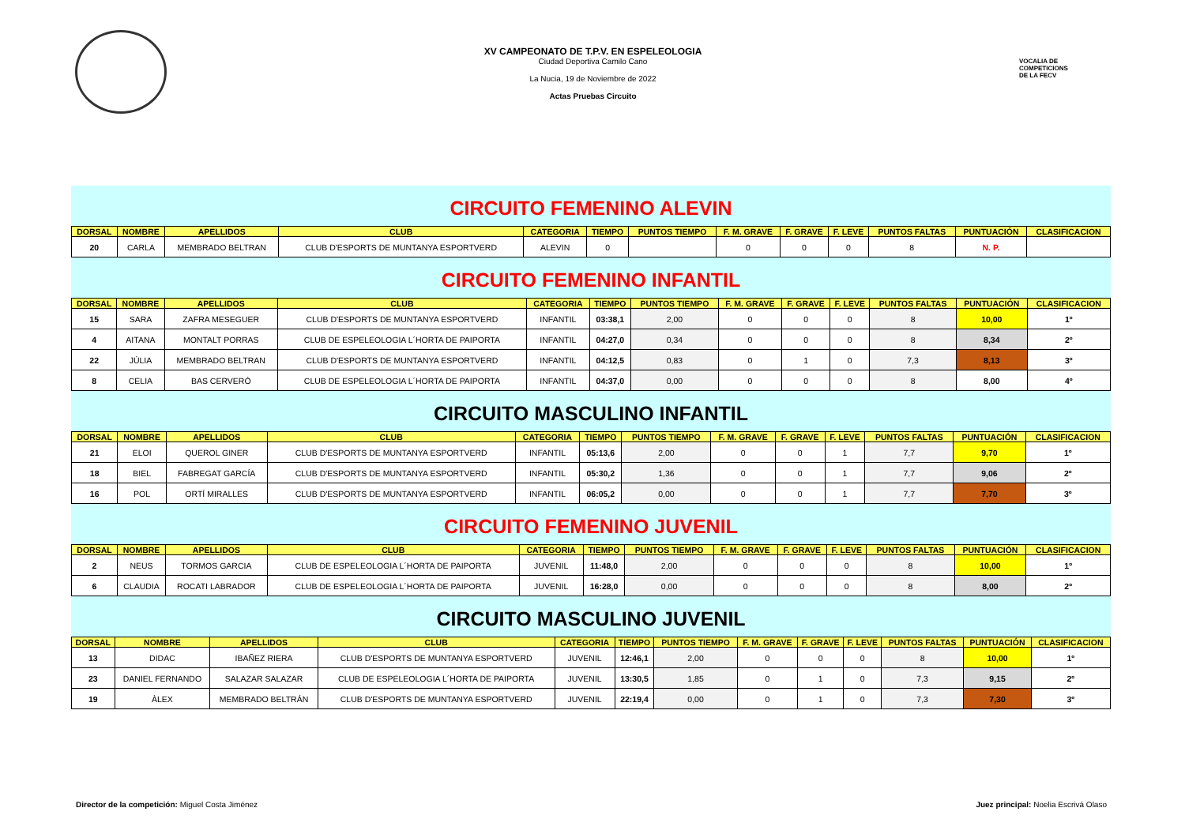XV CAMPEONATO DE T.P.V. EN ESPELEOLOGIA
Ciudad Deportiva Camilo Cano
La Nucia, 19 de Noviembre de 2022
Actas Pruebas Circuito
VOCALIA DE
COMPETICIONS
DE LA FECV
CIRCUITO FEMENINO ALEVIN
| DORSAL | NOMBRE | APELLIDOS | CLUB | CATEGORIA | TIEMPO | PUNTOS TIEMPO | F. M. GRAVE | F. GRAVE | F. LEVE | PUNTOS FALTAS | PUNTUACIÓN | CLASIFICACION |
| --- | --- | --- | --- | --- | --- | --- | --- | --- | --- | --- | --- | --- |
| 20 | CARLA | MEMBRADO BELTRAN | CLUB D'ESPORTS DE MUNTANYA ESPORTVERD | ALEVIN | 0 | | 0 | 0 | 0 | 8 | N. P. | |
CIRCUITO FEMENINO INFANTIL
| DORSAL | NOMBRE | APELLIDOS | CLUB | CATEGORIA | TIEMPO | PUNTOS TIEMPO | F. M. GRAVE | F. GRAVE | F. LEVE | PUNTOS FALTAS | PUNTUACIÓN | CLASIFICACION |
| --- | --- | --- | --- | --- | --- | --- | --- | --- | --- | --- | --- | --- |
| 15 | SARA | ZAFRA MESEGUER | CLUB D'ESPORTS DE MUNTANYA ESPORTVERD | INFANTIL | 03:38,1 | 2,00 | 0 | 0 | 0 | 8 | 10,00 | 1º |
| 4 | AITANA | MONTALT PORRAS | CLUB DE ESPELEOLOGIA L´HORTA DE PAIPORTA | INFANTIL | 04:27,0 | 0,34 | 0 | 0 | 0 | 8 | 8,34 | 2º |
| 22 | JÚLIA | MEMBRADO BELTRAN | CLUB D'ESPORTS DE MUNTANYA ESPORTVERD | INFANTIL | 04:12,5 | 0,83 | 0 | 1 | 0 | 7,3 | 8,13 | 3º |
| 8 | CELIA | BAS CERVERÓ | CLUB DE ESPELEOLOGIA L´HORTA DE PAIPORTA | INFANTIL | 04:37,0 | 0,00 | 0 | 0 | 0 | 8 | 8,00 | 4º |
CIRCUITO MASCULINO INFANTIL
| DORSAL | NOMBRE | APELLIDOS | CLUB | CATEGORIA | TIEMPO | PUNTOS TIEMPO | F. M. GRAVE | F. GRAVE | F. LEVE | PUNTOS FALTAS | PUNTUACIÓN | CLASIFICACION |
| --- | --- | --- | --- | --- | --- | --- | --- | --- | --- | --- | --- | --- |
| 21 | ELOI | QUEROL GINER | CLUB D'ESPORTS DE MUNTANYA ESPORTVERD | INFANTIL | 05:13,6 | 2,00 | 0 | 0 | 1 | 7,7 | 9,70 | 1º |
| 18 | BIEL | FABREGAT GARCÍA | CLUB D'ESPORTS DE MUNTANYA ESPORTVERD | INFANTIL | 05:30,2 | 1,36 | 0 | 0 | 1 | 7,7 | 9,06 | 2º |
| 16 | POL | ORTÍ MIRALLES | CLUB D'ESPORTS DE MUNTANYA ESPORTVERD | INFANTIL | 06:05,2 | 0,00 | 0 | 0 | 1 | 7,7 | 7,70 | 3º |
CIRCUITO FEMENINO JUVENIL
| DORSAL | NOMBRE | APELLIDOS | CLUB | CATEGORIA | TIEMPO | PUNTOS TIEMPO | F. M. GRAVE | F. GRAVE | F. LEVE | PUNTOS FALTAS | PUNTUACIÓN | CLASIFICACION |
| --- | --- | --- | --- | --- | --- | --- | --- | --- | --- | --- | --- | --- |
| 2 | NEUS | TORMOS GARCIA | CLUB DE ESPELEOLOGIA L´HORTA DE PAIPORTA | JUVENIL | 11:48,0 | 2,00 | 0 | 0 | 0 | 8 | 10,00 | 1º |
| 6 | CLAUDIA | ROCATI LABRADOR | CLUB DE ESPELEOLOGIA L´HORTA DE PAIPORTA | JUVENIL | 16:28,0 | 0,00 | 0 | 0 | 0 | 8 | 8,00 | 2º |
CIRCUITO MASCULINO JUVENIL
| DORSAL | NOMBRE | APELLIDOS | CLUB | CATEGORIA | TIEMPO | PUNTOS TIEMPO | F. M. GRAVE | F. GRAVE | F. LEVE | PUNTOS FALTAS | PUNTUACIÓN | CLASIFICACION |
| --- | --- | --- | --- | --- | --- | --- | --- | --- | --- | --- | --- | --- |
| 13 | DIDAC | IBAÑEZ RIERA | CLUB D'ESPORTS DE MUNTANYA ESPORTVERD | JUVENIL | 12:46,1 | 2,00 | 0 | 0 | 0 | 8 | 10,00 | 1º |
| 23 | DANIEL FERNANDO | SALAZAR SALAZAR | CLUB DE ESPELEOLOGIA L´HORTA DE PAIPORTA | JUVENIL | 13:30,5 | 1,85 | 0 | 1 | 0 | 7,3 | 9,15 | 2º |
| 19 | ÀLEX | MEMBRADO BELTRÁN | CLUB D'ESPORTS DE MUNTANYA ESPORTVERD | JUVENIL | 22:19,4 | 0,00 | 0 | 1 | 0 | 7,3 | 7,30 | 3º |
Director de la competición: Miguel Costa Jiménez
Juez principal: Noelia Escrivá Olaso